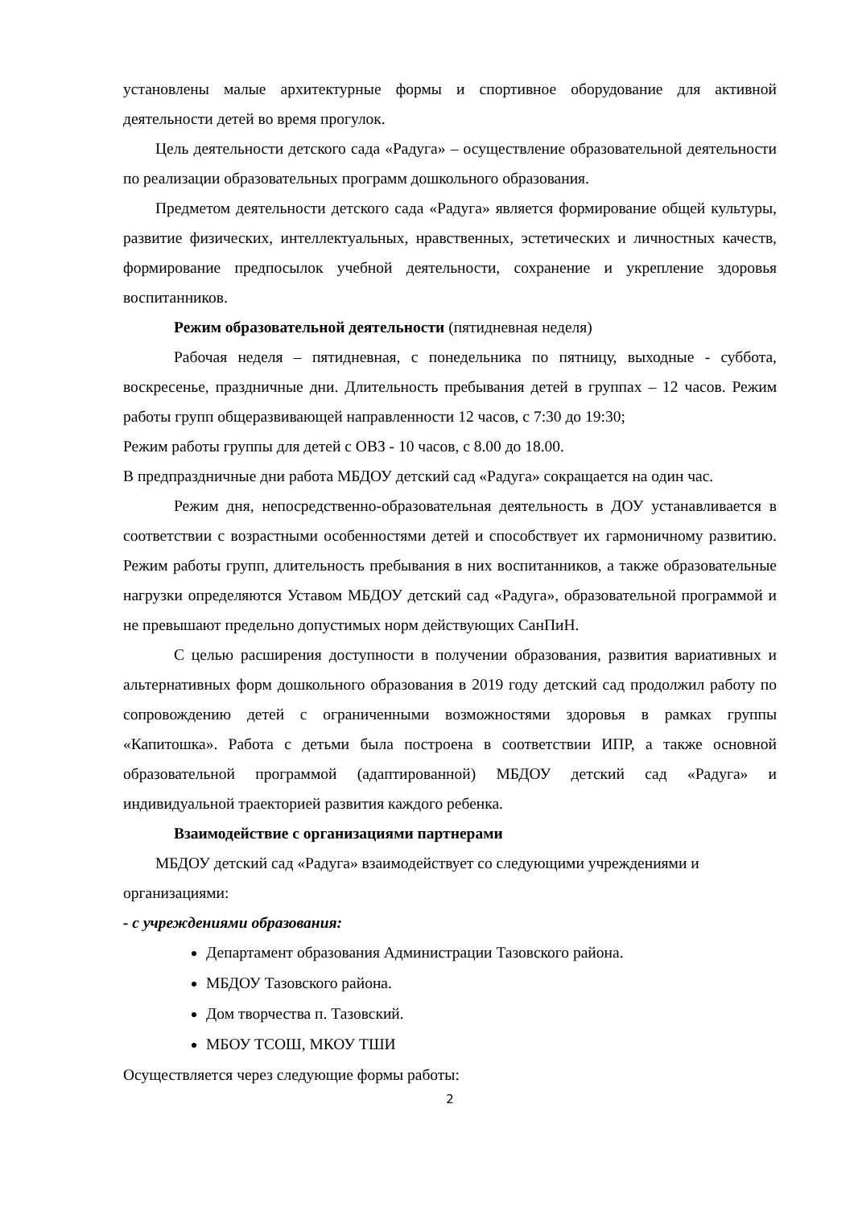установлены малые архитектурные формы и спортивное оборудование для активной деятельности детей во время прогулок.
Цель деятельности детского сада «Радуга» – осуществление образовательной деятельности по реализации образовательных программ дошкольного образования.
Предметом деятельности детского сада «Радуга» является формирование общей культуры, развитие физических, интеллектуальных, нравственных, эстетических и личностных качеств, формирование предпосылок учебной деятельности, сохранение и укрепление здоровья воспитанников.
Режим образовательной деятельности (пятидневная неделя)
Рабочая неделя – пятидневная, с понедельника по пятницу, выходные - суббота, воскресенье, праздничные дни. Длительность пребывания детей в группах – 12 часов. Режим работы групп общеразвивающей направленности 12 часов, с 7:30 до 19:30;
Режим работы группы для детей с ОВЗ - 10 часов, с 8.00 до 18.00.
В предпраздничные дни работа МБДОУ детский сад «Радуга» сокращается на один час.
Режим дня, непосредственно-образовательная деятельность в ДОУ устанавливается в соответствии с возрастными особенностями детей и способствует их гармоничному развитию. Режим работы групп, длительность пребывания в них воспитанников, а также образовательные нагрузки определяются Уставом МБДОУ детский сад «Радуга», образовательной программой и не превышают предельно допустимых норм действующих СанПиН.
С целью расширения доступности в получении образования, развития вариативных и альтернативных форм дошкольного образования в 2019 году детский сад продолжил работу по сопровождению детей с ограниченными возможностями здоровья в рамках группы «Капитошка». Работа с детьми была построена в соответствии ИПР, а также основной образовательной программой (адаптированной) МБДОУ детский сад «Радуга» и индивидуальной траекторией развития каждого ребенка.
Взаимодействие с организациями партнерами
МБДОУ детский сад «Радуга» взаимодействует со следующими учреждениями и организациями:
- с учреждениями образования:
Департамент образования Администрации Тазовского района.
МБДОУ Тазовского района.
Дом творчества п. Тазовский.
МБОУ ТСОШ, МКОУ ТШИ
Осуществляется через следующие формы работы:
2